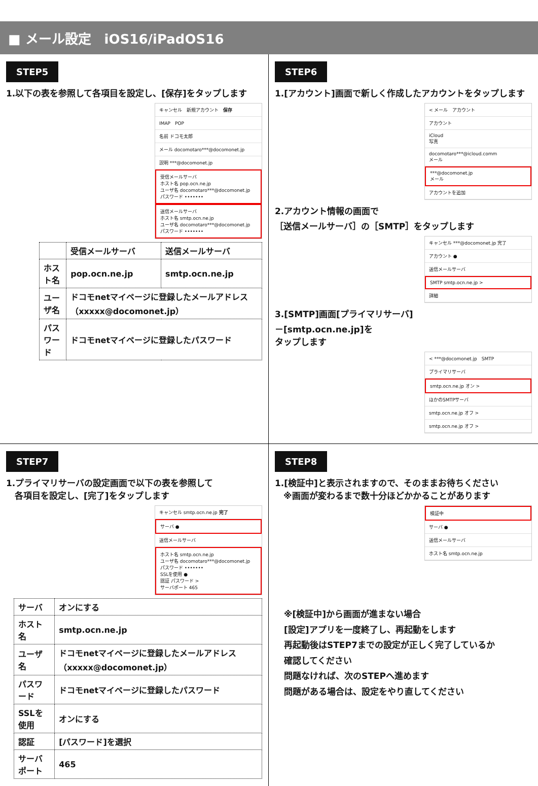■ メール設定　iOS16/iPadOS16
STEP5
1.以下の表を参照して各項目を設定し、[保存]をタップします
キャンセル　新規アカウント　保存
IMAP　POP
名前 ドコモ太郎
メール docomotaro***@docomonet.jp
説明 ***@docomonet.jp
受信メールサーバ
ホスト名 pop.ocn.ne.jp
ユーザ名 docomotaro***@docomonet.jp
パスワード •••••••
送信メールサーバ
ホスト名 smtp.ocn.ne.jp
ユーザ名 docomotaro***@docomonet.jp
パスワード •••••••
| | 受信メールサーバ | 送信メールサーバ |
| --- | --- | --- |
| ホスト名 | pop.ocn.ne.jp | smtp.ocn.ne.jp |
| ユーザ名 | ドコモnetマイページに登録したメールアドレス（xxxxx@docomonet.jp） | |
| パスワード | ドコモnetマイページに登録したパスワード | |
STEP6
1.[アカウント]画面で新しく作成したアカウントをタップします
< メール　アカウント
アカウント
iCloud
写真
docomotaro***@icloud.comm
メール
***@docomonet.jp
メール
アカウントを追加
2.アカウント情報の画面で
［送信メールサーバ］の［SMTP］をタップします
キャンセル ***@docomonet.jp 完了
アカウント ●
送信メールサーバ
SMTP smtp.ocn.ne.jp >
詳細
3.[SMTP]画面[プライマリサーバ]
－[smtp.ocn.ne.jp]を
タップします
< ***@docomonet.jp　SMTP
プライマリサーバ
smtp.ocn.ne.jp オン >
ほかのSMTPサーバ
smtp.ocn.ne.jp オフ >
smtp.ocn.ne.jp オフ >
STEP7
1.プライマリサーバの設定画面で以下の表を参照して
　各項目を設定し、[完了]をタップします
キャンセル smtp.ocn.ne.jp 完了
サーバ ●
送信メールサーバ
ホスト名 smtp.ocn.ne.jp
ユーザ名 docomotaro***@docomonet.jp
パスワード •••••••
SSLを使用 ●
認証 パスワード >
サーバポート 465
| サーバ | オンにする |
| ホスト名 | smtp.ocn.ne.jp |
| ユーザ名 | ドコモnetマイページに登録したメールアドレス（xxxxx@docomonet.jp） |
| パスワード | ドコモnetマイページに登録したパスワード |
| SSLを使用 | オンにする |
| 認証 | [パスワード]を選択 |
| サーバポート | 465 |
STEP8
1.[検証中]と表示されますので、そのままお待ちください
　※画面が変わるまで数十分ほどかかることがあります
検証中
サーバ ●
送信メールサーバ
ホスト名 smtp.ocn.ne.jp
※[検証中]から画面が進まない場合
[設定]アプリを一度終了し、再起動をします
再起動後はSTEP7までの設定が正しく完了しているか
確認してください
問題なければ、次のSTEPへ進めます
問題がある場合は、設定をやり直してください